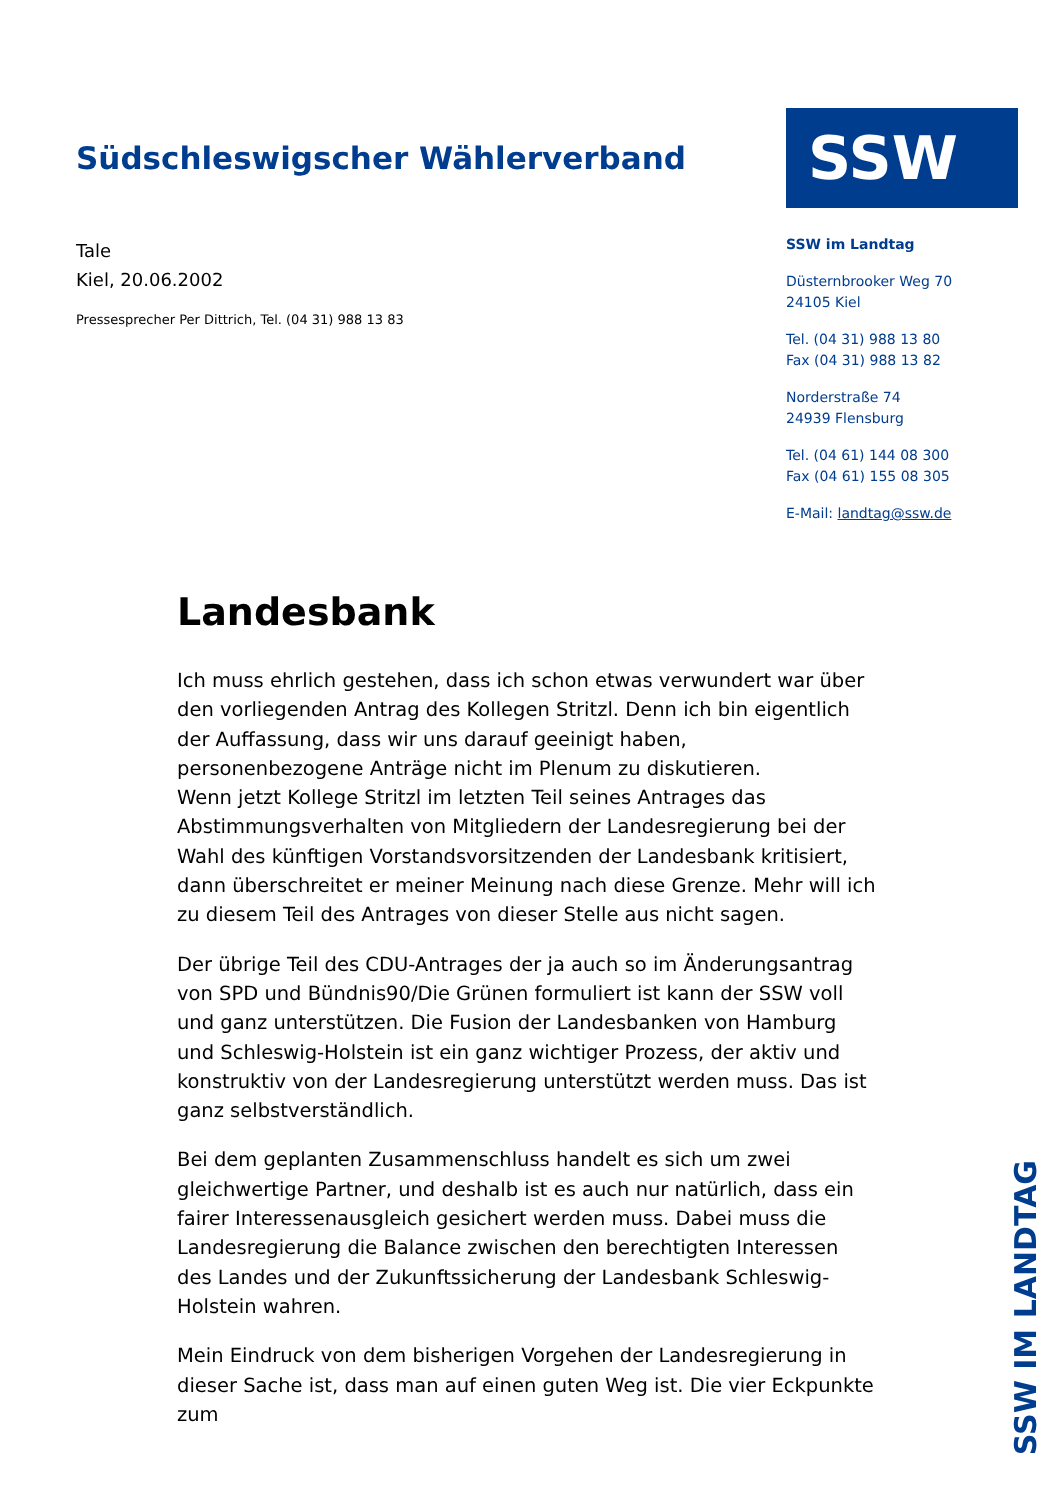Südschleswigscher Wählerverband
Tale
Kiel, 20.06.2002
Pressesprecher Per Dittrich, Tel. (04 31) 988 13 83
SSW
SSW im Landtag
Düsternbrooker Weg 70
24105 Kiel
Tel. (04 31) 988 13 80
Fax (04 31) 988 13 82
Norderstraße 74
24939 Flensburg
Tel. (04 61) 144 08 300
Fax (04 61) 155 08 305
E-Mail: landtag@ssw.de
Landesbank
Ich muss ehrlich gestehen, dass ich schon etwas verwundert war über den vorliegenden Antrag des Kollegen Stritzl. Denn ich bin eigentlich der Auffassung, dass wir uns darauf geeinigt haben, personenbezogene Anträge nicht im Plenum zu diskutieren.
Wenn jetzt Kollege Stritzl im letzten Teil seines Antrages das Abstimmungsverhalten von Mitgliedern der Landesregierung bei der Wahl des künftigen Vorstandsvorsitzenden der Landesbank kritisiert, dann überschreitet er meiner Meinung nach diese Grenze. Mehr will ich zu diesem Teil des Antrages von dieser Stelle aus nicht sagen.
Der übrige Teil des CDU-Antrages der ja auch so im Änderungsantrag von SPD und Bündnis90/Die Grünen formuliert ist kann der SSW voll und ganz unterstützen. Die Fusion der Landesbanken von Hamburg und Schleswig-Holstein ist ein ganz wichtiger Prozess, der aktiv und konstruktiv von der Landesregierung unterstützt werden muss. Das ist ganz selbstverständlich.
Bei dem geplanten Zusammenschluss handelt es sich um zwei gleichwertige Partner, und deshalb ist es auch nur natürlich, dass ein fairer Interessenausgleich gesichert werden muss. Dabei muss die Landesregierung die Balance zwischen den berechtigten Interessen des Landes und der Zukunftssicherung der Landesbank Schleswig-Holstein wahren.
Mein Eindruck von dem bisherigen Vorgehen der Landesregierung in dieser Sache ist, dass man auf einen guten Weg ist. Die vier Eckpunkte zum
SSW IM LANDTAG